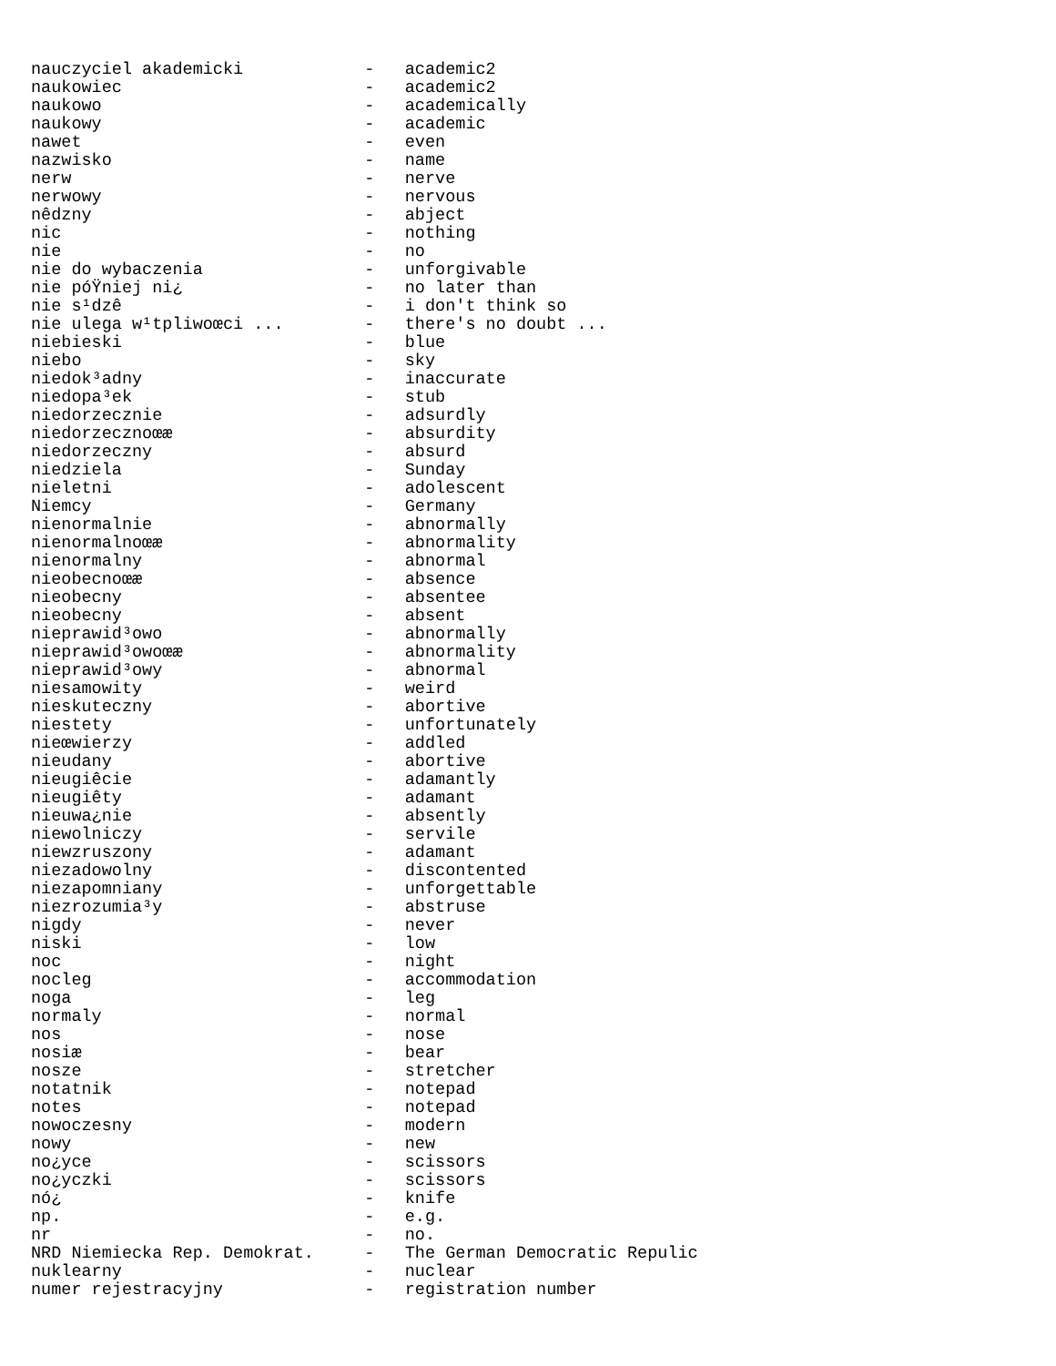nauczyciel akademicki            -   academic2
naukowiec                        -   academic2
naukowo                          -   academically
naukowy                          -   academic
nawet                            -   even
nazwisko                         -   name
nerw                             -   nerve
nerwowy                          -   nervous
nêdzny                           -   abject
nic                              -   nothing
nie                              -   no
nie do wybaczenia                -   unforgivable
nie póŸniej ni¿                  -   no later than
nie s¹dzê                        -   i don't think so
nie ulega w¹tpliwoœci ...        -   there's no doubt ...
niebieski                        -   blue
niebo                            -   sky
niedok³adny                      -   inaccurate
niedopa³ek                       -   stub
niedorzecznie                    -   adsurdly
niedorzecznoœæ                   -   absurdity
niedorzeczny                     -   absurd
niedziela                        -   Sunday
nieletni                         -   adolescent
Niemcy                           -   Germany
nienormalnie                     -   abnormally
nienormalnoœæ                    -   abnormality
nienormalny                      -   abnormal
nieobecnoœæ                      -   absence
nieobecny                        -   absentee
nieobecny                        -   absent
nieprawid³owo                    -   abnormally
nieprawid³owoœæ                  -   abnormality
nieprawid³owy                    -   abnormal
niesamowity                      -   weird
nieskuteczny                     -   abortive
niestety                         -   unfortunately
nieœwierzy                       -   addled
nieudany                         -   abortive
nieugiêcie                       -   adamantly
nieugiêty                        -   adamant
nieuwa¿nie                       -   absently
niewolniczy                      -   servile
niewzruszony                     -   adamant
niezadowolny                     -   discontented
niezapomniany                    -   unforgettable
niezrozumia³y                    -   abstruse
nigdy                            -   never
niski                            -   low
noc                              -   night
nocleg                           -   accommodation
noga                             -   leg
normaly                          -   normal
nos                              -   nose
nosiæ                            -   bear
nosze                            -   stretcher
notatnik                         -   notepad
notes                            -   notepad
nowoczesny                       -   modern
nowy                             -   new
no¿yce                           -   scissors
no¿yczki                         -   scissors
nó¿                              -   knife
np.                              -   e.g.
nr                               -   no.
NRD Niemiecka Rep. Demokrat.     -   The German Democratic Repulic
nuklearny                        -   nuclear
numer rejestracyjny              -   registration number